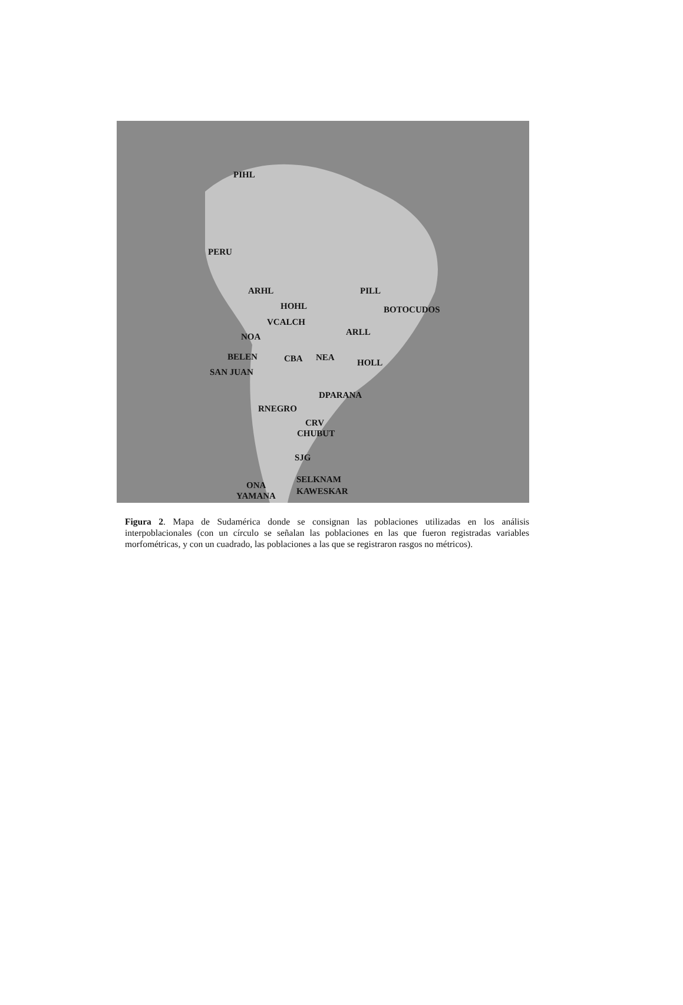PIHL
PERU
ARHL PILL
HOHL BOTOCUDOS
VCALCH
NOA ARLL
BELEN CBA NEA
HOLL
SAN JUAN
DPARANA
RNEGRO
CRV
CHUBUT
SJG
SELKNAM
ONA
KAWESKAR YAMANA
Figura 2. Mapa de Sudamérica donde se consignan las poblaciones utilizadas en los análisis interpoblacionales (con un círculo se señalan las poblaciones en las que fueron registradas variables morfométricas, y con un cuadrado, las poblaciones a las que se registraron rasgos no métricos).